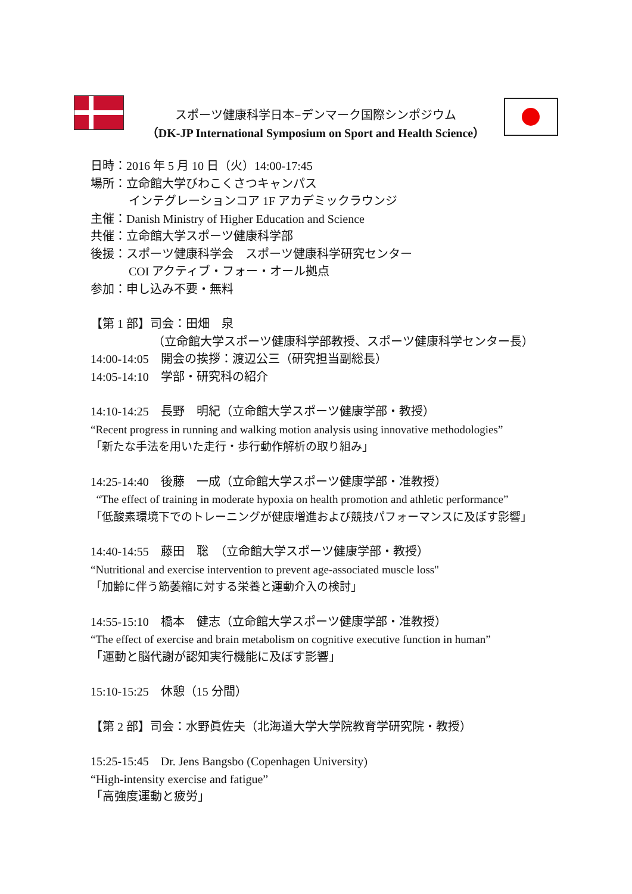スポーツ健康科学日本−デンマーク国際シンポジウム
（DK-JP International Symposium on Sport and Health Science）
日時：2016 年 5 月 10 日（火）14:00-17:45
場所：立命館大学びわこくさつキャンパス
インテグレーションコア 1F アカデミックラウンジ
主催：Danish Ministry of Higher Education and Science
共催：立命館大学スポーツ健康科学部
後援：スポーツ健康科学会　スポーツ健康科学研究センター
COI アクティブ・フォー・オール拠点
参加：申し込み不要・無料
【第 1 部】司会：田畑　泉
（立命館大学スポーツ健康科学部教授、スポーツ健康科学センター長）
14:00-14:05　開会の挨拶：渡辺公三（研究担当副総長）
14:05-14:10　学部・研究科の紹介
14:10-14:25　長野　明紀（立命館大学スポーツ健康学部・教授）
“Recent progress in running and walking motion analysis using innovative methodologies”
「新たな手法を用いた走行・歩行動作解析の取り組み」
14:25-14:40　後藤　一成（立命館大学スポーツ健康学部・准教授）
“The effect of training in moderate hypoxia on health promotion and athletic performance”
「低酸素環境下でのトレーニングが健康増進および競技パフォーマンスに及ぼす影響」
14:40-14:55　藤田　聡　（立命館大学スポーツ健康学部・教授）
“Nutritional and exercise intervention to prevent age-associated muscle loss"
「加齢に伴う筋萎縮に対する栄養と運動介入の検討」
14:55-15:10　橋本　健志（立命館大学スポーツ健康学部・准教授）
“The effect of exercise and brain metabolism on cognitive executive function in human”
「運動と脳代謝が認知実行機能に及ぼす影響」
15:10-15:25　休憩（15 分間）
【第 2 部】司会：水野眞佐夫（北海道大学大学院教育学研究院・教授）
15:25-15:45　Dr. Jens Bangsbo (Copenhagen University)
“High-intensity exercise and fatigue”
「高強度運動と疲労」